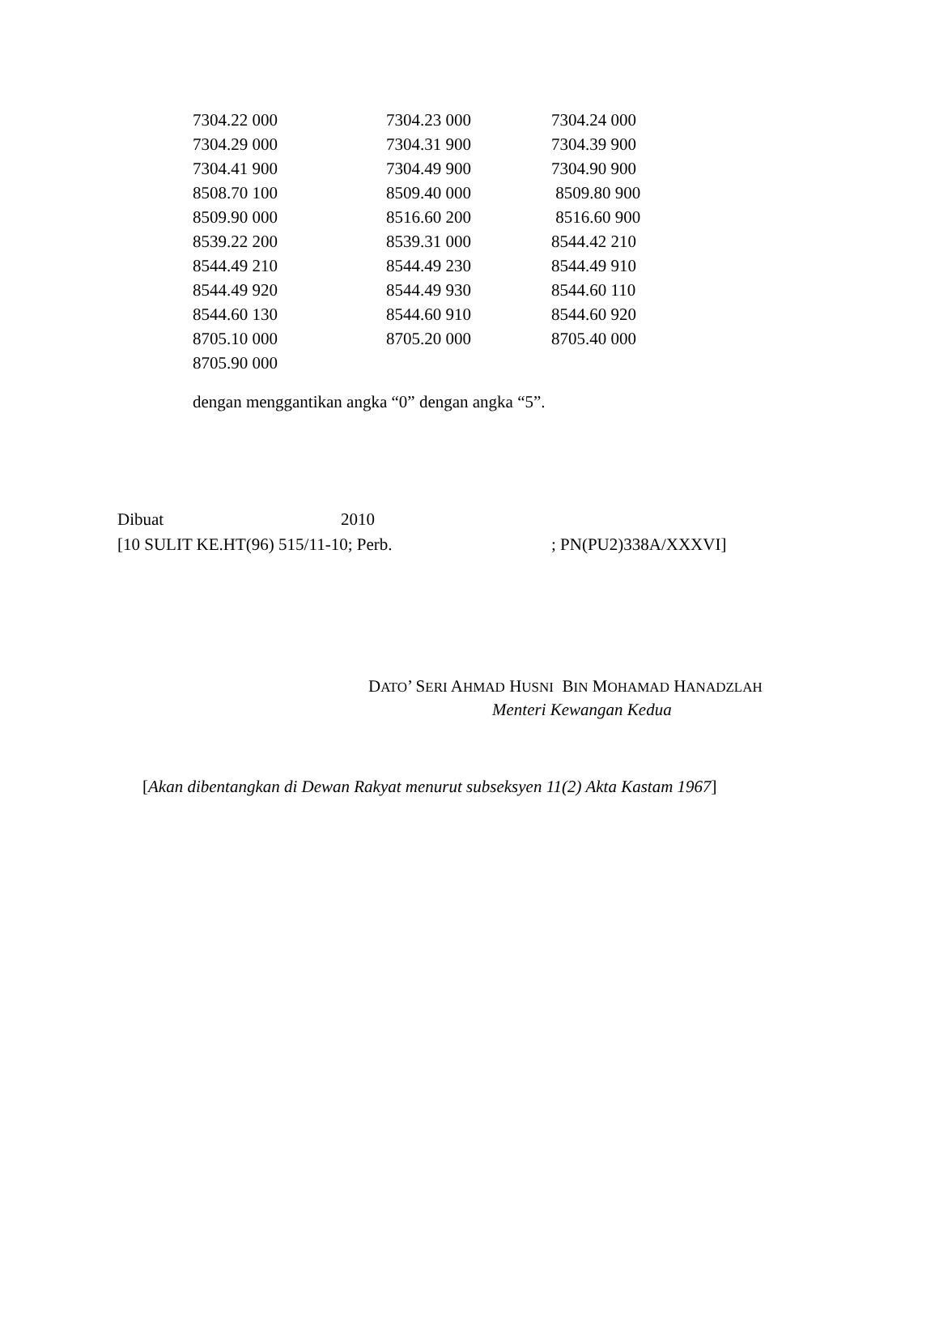| 7304.22 000 | 7304.23 000 | 7304.24 000 |
| 7304.29 000 | 7304.31 900 | 7304.39 900 |
| 7304.41 900 | 7304.49 900 | 7304.90 900 |
| 8508.70 100 | 8509.40 000 | 8509.80 900 |
| 8509.90 000 | 8516.60 200 | 8516.60 900 |
| 8539.22 200 | 8539.31 000 | 8544.42 210 |
| 8544.49 210 | 8544.49 230 | 8544.49 910 |
| 8544.49 920 | 8544.49 930 | 8544.60 110 |
| 8544.60 130 | 8544.60 910 | 8544.60 920 |
| 8705.10 000 | 8705.20 000 | 8705.40 000 |
| 8705.90 000 | | |
dengan menggantikan angka “0” dengan angka “5”.
Dibuat 2010
[10 SULIT KE.HT(96) 515/11-10; Perb.; PN(PU2)338A/XXXVI]
DATO’ SERI AHMAD HUSNI BIN MOHAMAD HANADZLAH
Menteri Kewangan Kedua
[Akan dibentangkan di Dewan Rakyat menurut subseksyen 11(2) Akta Kastam 1967]